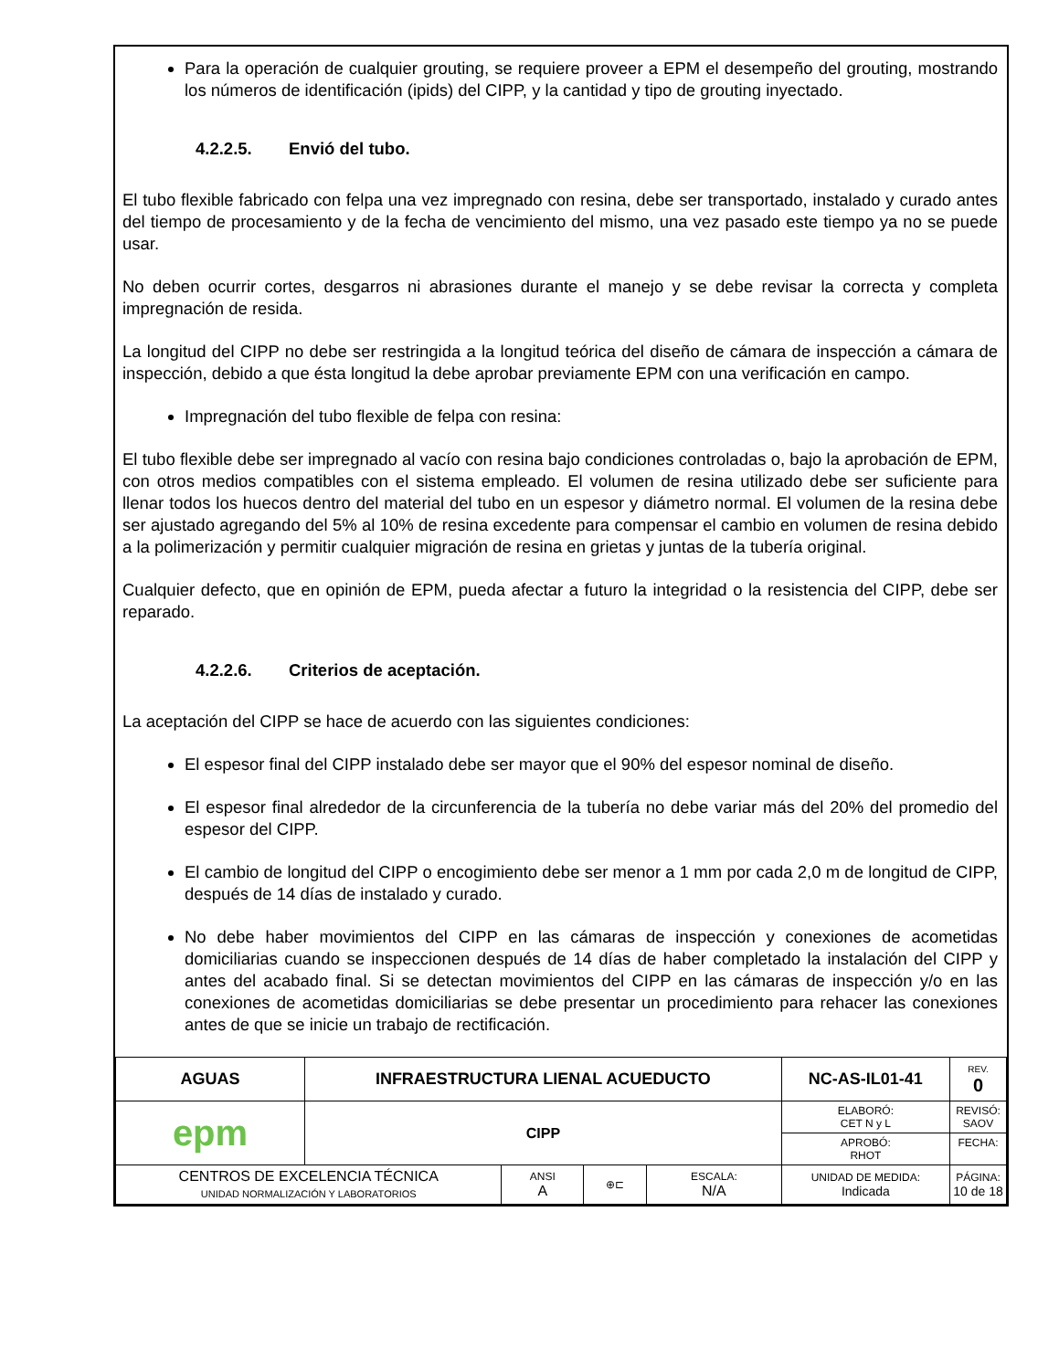Para la operación de cualquier grouting, se requiere proveer a EPM el desempeño del grouting, mostrando los números de identificación (ipids) del CIPP, y la cantidad y tipo de grouting inyectado.
4.2.2.5. Envió del tubo.
El tubo flexible fabricado con felpa una vez impregnado con resina, debe ser transportado, instalado y curado antes del tiempo de procesamiento y de la fecha de vencimiento del mismo, una vez pasado este tiempo ya no se puede usar.
No deben ocurrir cortes, desgarros ni abrasiones durante el manejo y se debe revisar la correcta y completa impregnación de resida.
La longitud del CIPP no debe ser restringida a la longitud teórica del diseño de cámara de inspección a cámara de inspección, debido a que ésta longitud la debe aprobar previamente EPM con una verificación en campo.
Impregnación del tubo flexible de felpa con resina:
El tubo flexible debe ser impregnado al vacío con resina bajo condiciones controladas o, bajo la aprobación de EPM, con otros medios compatibles con el sistema empleado. El volumen de resina utilizado debe ser suficiente para llenar todos los huecos dentro del material del tubo en un espesor y diámetro normal. El volumen de la resina debe ser ajustado agregando del 5% al 10% de resina excedente para compensar el cambio en volumen de resina debido a la polimerización y permitir cualquier migración de resina en grietas y juntas de la tubería original.
Cualquier defecto, que en opinión de EPM, pueda afectar a futuro la integridad o la resistencia del CIPP, debe ser reparado.
4.2.2.6. Criterios de aceptación.
La aceptación del CIPP se hace de acuerdo con las siguientes condiciones:
El espesor final del CIPP instalado debe ser mayor que el 90% del espesor nominal de diseño.
El espesor final alrededor de la circunferencia de la tubería no debe variar más del 20% del promedio del espesor del CIPP.
El cambio de longitud del CIPP o encogimiento debe ser menor a 1 mm por cada 2,0 m de longitud de CIPP, después de 14 días de instalado y curado.
No debe haber movimientos del CIPP en las cámaras de inspección y conexiones de acometidas domiciliarias cuando se inspeccionen después de 14 días de haber completado la instalación del CIPP y antes del acabado final. Si se detectan movimientos del CIPP en las cámaras de inspección y/o en las conexiones de acometidas domiciliarias se debe presentar un procedimiento para rehacer las conexiones antes de que se inicie un trabajo de rectificación.
| AGUAS | INFRAESTRUCTURA LIENAL ACUEDUCTO | | | | NC-AS-IL01-41 | | REV. 0 |
| epm | CIPP | | | | ELABORÓ: CET N y L | | REVISÓ: SAOV |
| | | | | | APROBÓ: RHOT | | FECHA: |
| CENTROS DE EXCELENCIA TÉCNICA UNIDAD NORMALIZACIÓN Y LABORATORIOS | | ANSI A | ⊕⊏ | ESCALA: N/A | UNIDAD DE MEDIDA: Indicada | PÁGINA: 10 de 18 | |